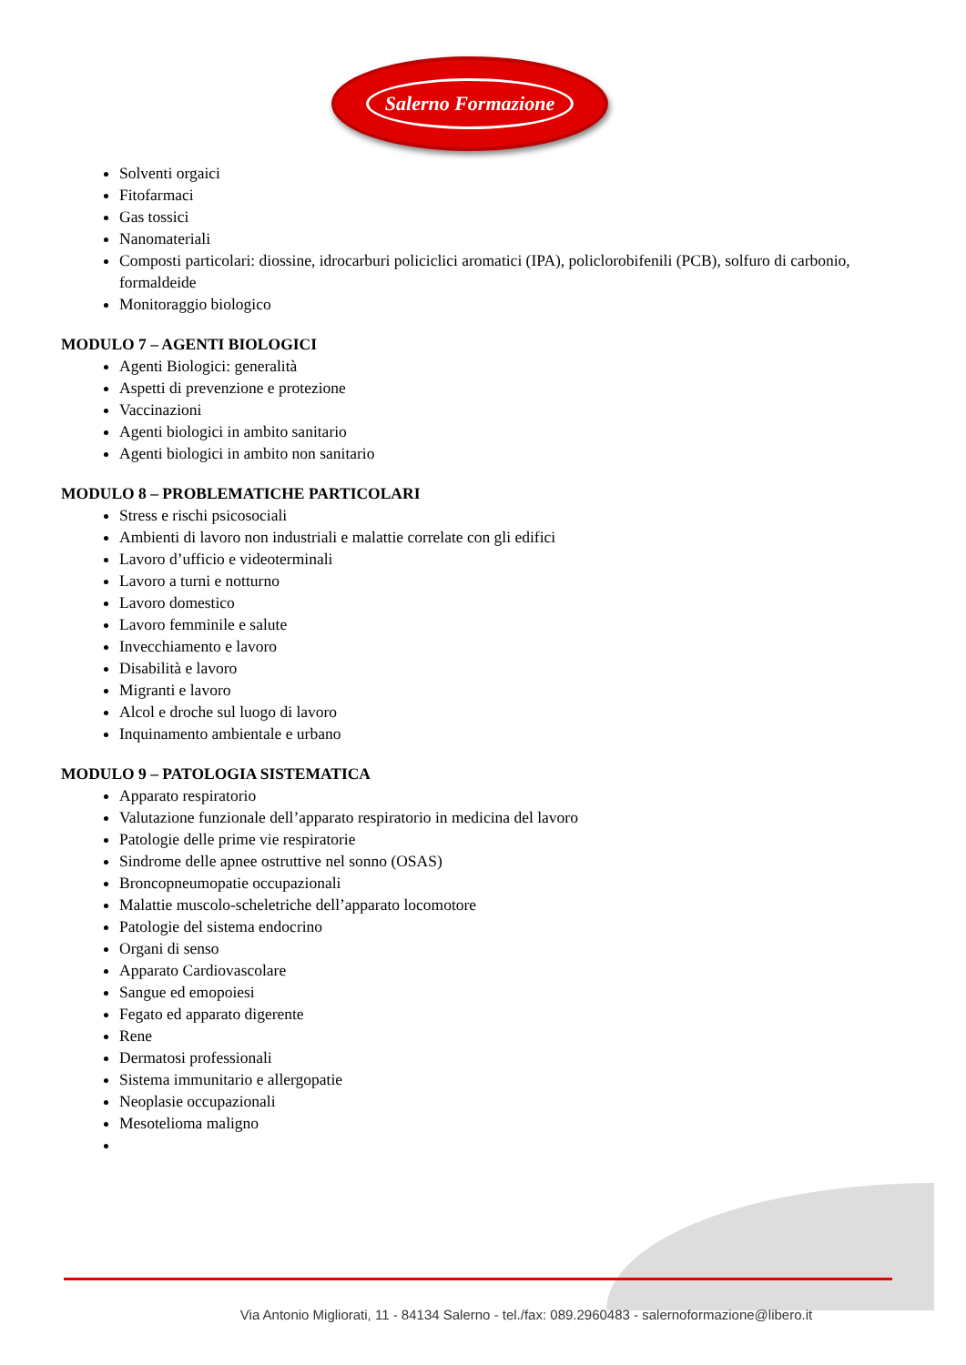Salerno Formazione
Solventi orgaici
Fitofarmaci
Gas tossici
Nanomateriali
Composti particolari: diossine, idrocarburi policiclici aromatici (IPA), policlorobifenili (PCB), solfuro di carbonio, formaldeide
Monitoraggio biologico
MODULO 7 – AGENTI BIOLOGICI
Agenti Biologici: generalità
Aspetti di prevenzione e protezione
Vaccinazioni
Agenti biologici in ambito sanitario
Agenti biologici in ambito non sanitario
MODULO 8 – PROBLEMATICHE PARTICOLARI
Stress e rischi psicosociali
Ambienti di lavoro non industriali e malattie correlate con gli edifici
Lavoro d’ufficio e videoterminali
Lavoro a turni e notturno
Lavoro domestico
Lavoro femminile e salute
Invecchiamento e lavoro
Disabilità e lavoro
Migranti e lavoro
Alcol e droche sul luogo di lavoro
Inquinamento ambientale e urbano
MODULO 9 – PATOLOGIA SISTEMATICA
Apparato respiratorio
Valutazione funzionale dell’apparato respiratorio in medicina del lavoro
Patologie delle prime vie respiratorie
Sindrome delle apnee ostruttive nel sonno (OSAS)
Broncopneumopatie occupazionali
Malattie muscolo-scheletriche dell’apparato locomotore
Patologie del sistema endocrino
Organi di senso
Apparato Cardiovascolare
Sangue ed emopoiesi
Fegato ed apparato digerente
Rene
Dermatosi professionali
Sistema immunitario e allergopatie
Neoplasie occupazionali
Mesotelioma maligno
Via Antonio Migliorati, 11 - 84134 Salerno - tel./fax: 089.2960483 - salernoformazione@libero.it